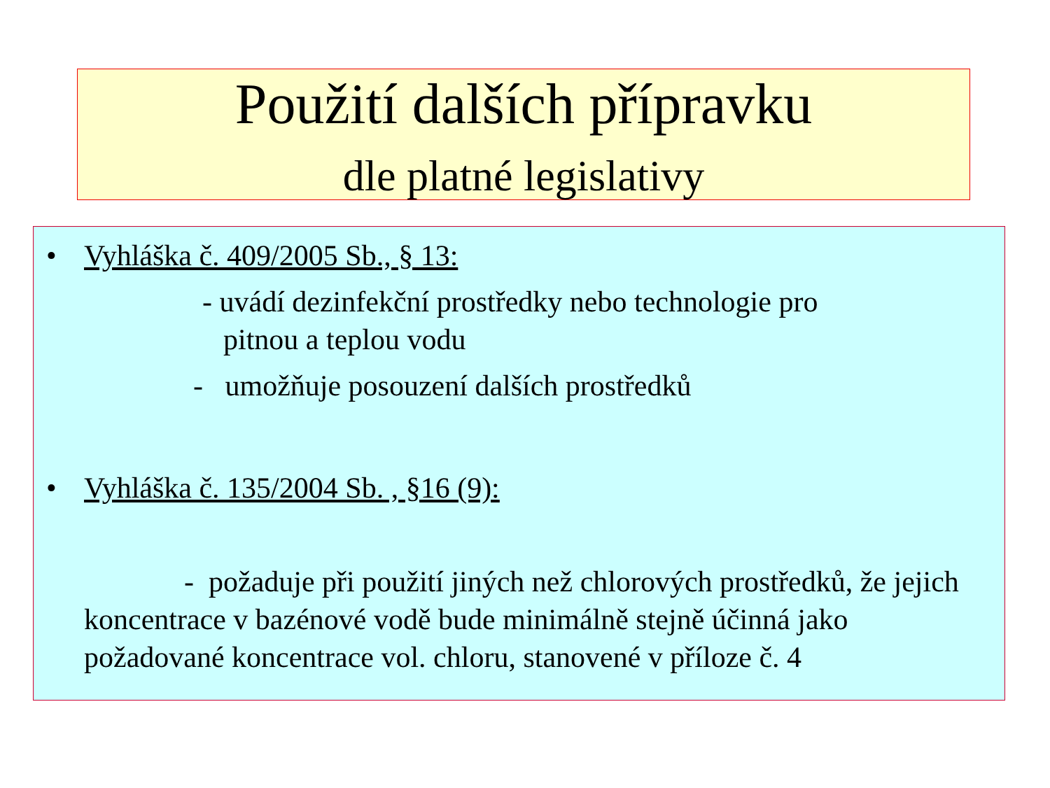Použití dalších přípravku
dle platné legislativy
• Vyhláška č. 409/2005 Sb., § 13:
- uvádí dezinfekční prostředky nebo technologie pro
pitnou a teplou vodu
- umožňuje posouzení dalších prostředků
• Vyhláška č. 135/2004 Sb. , §16 (9):
- požaduje při použití jiných než chlorových prostředků, že jejich koncentrace v bazénové vodě bude minimálně stejně účinná jako požadované koncentrace vol. chloru, stanovené v příloze č. 4